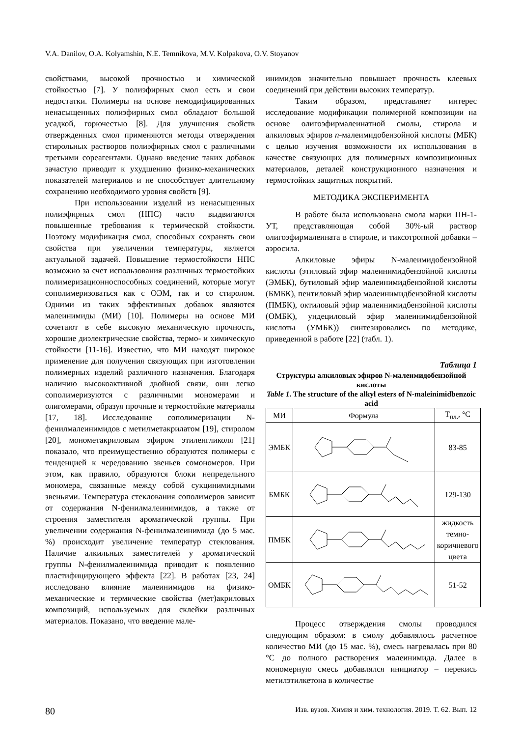V.A. Danilov, O.A. Kolyamshin, N.E. Temnikova, M.V. Kolpakova, O.V. Stoyanov
свойствами, высокой прочностью и химической стойкостью [7]. У полиэфирных смол есть и свои недостатки. Полимеры на основе немодифицированных ненасыщенных полиэфирных смол обладают большой усадкой, горючестью [8]. Для улучшения свойств отвержденных смол применяются методы отверждения стирольных растворов полиэфирных смол с различными третьими сореагентами. Однако введение таких добавок зачастую приводит к ухудшению физико-механических показателей материалов и не способствует длительному сохранению необходимого уровня свойств [9].
При использовании изделий из ненасыщенных полиэфирных смол (НПС) часто выдвигаются повышенные требования к термической стойкости. Поэтому модификация смол, способных сохранять свои свойства при увеличении температуры, является актуальной задачей. Повышение термостойкости НПС возможно за счет использования различных термостойких полимеризационноспособных соединений, которые могут сополимеризоваться как с ОЭМ, так и со стиролом. Одними из таких эффективных добавок являются малеинимиды (МИ) [10]. Полимеры на основе МИ сочетают в себе высокую механическую прочность, хорошие диэлектрические свойства, термо- и химическую стойкости [11-16]. Известно, что МИ находят широкое применение для получения связующих при изготовлении полимерных изделий различного назначения. Благодаря наличию высокоактивной двойной связи, они легко сополимеризуются с различными мономерами и олигомерами, образуя прочные и термостойкие материалы [17, 18]. Исследование сополимеризации N-фенилмалеинимидов с метилметакрилатом [19], стиролом [20], монометакриловым эфиром этиленгликоля [21] показало, что преимущественно образуются полимеры с тенденцией к чередованию звеньев сомономеров. При этом, как правило, образуются блоки непредельного мономера, связанные между собой сукцинимидными звеньями. Температура стеклования сополимеров зависит от содержания N-фенилмалеинимидов, а также от строения заместителя ароматической группы. При увеличении содержания N-фенилмалеинимида (до 5 мас. %) происходит увеличение температур стеклования. Наличие алкильных заместителей у ароматической группы N-фенилмалеинимида приводит к появлению пластифицирующего эффекта [22]. В работах [23, 24] исследовано влияние малеинимидов на физико-механические и термические свойства (мет)акриловых композиций, используемых для склейки различных материалов. Показано, что введение мале-
инимидов значительно повышает прочность клеевых соединений при действии высоких температур.
Таким образом, представляет интерес исследование модификации полимерной композиции на основе олигоэфирмалеинатной смолы, стирола и алкиловых эфиров п-малеимидобензойной кислоты (МБК) с целью изучения возможности их использования в качестве связующих для полимерных композиционных материалов, деталей конструкционного назначения и термостойких защитных покрытий.
МЕТОДИКА ЭКСПЕРИМЕНТА
В работе была использована смола марки ПН-1-УТ, представляющая собой 30%-ый раствор олигоэфирмалеината в стироле, и тиксотропной добавки – аэросила.
Алкиловые эфиры N-малеимидобензойной кислоты (этиловый эфир малеинимидбензойной кислоты (ЭМБК), бутиловый эфир малеинимидбензойной кислоты (БМБК), пентиловый эфир малеинимидбензойной кислоты (ПМБК), октиловый эфир малеинимидбензойной кислоты (ОМБК), ундециловый эфир малеинимидбензойной кислоты (УМБК)) синтезировались по методике, приведенной в работе [22] (табл. 1).
Таблица 1
Структуры алкиловых эфиров N-малеимидобензойной кислоты
Table 1. The structure of the alkyl esters of N-maleinimidbenzoic acid
| МИ | Формула | T<sub>пл.</sub>, °C |
| --- | --- | --- |
| ЭМБК | | 83-85 |
| БМБК | | 129-130 |
| ПМБК | | жидкость темно-коричневого цвета |
| ОМБК | | 51-52 |
Процесс отверждения смолы проводился следующим образом: в смолу добавлялось расчетное количество МИ (до 15 мас. %), смесь нагревалась при 80 °С до полного растворения малеинимида. Далее в мономерную смесь добавлялся инициатор – перекись метилэтилкетона в количестве
80 Изв. вузов. Химия и хим. технология. 2019. Т. 62. Вып. 12